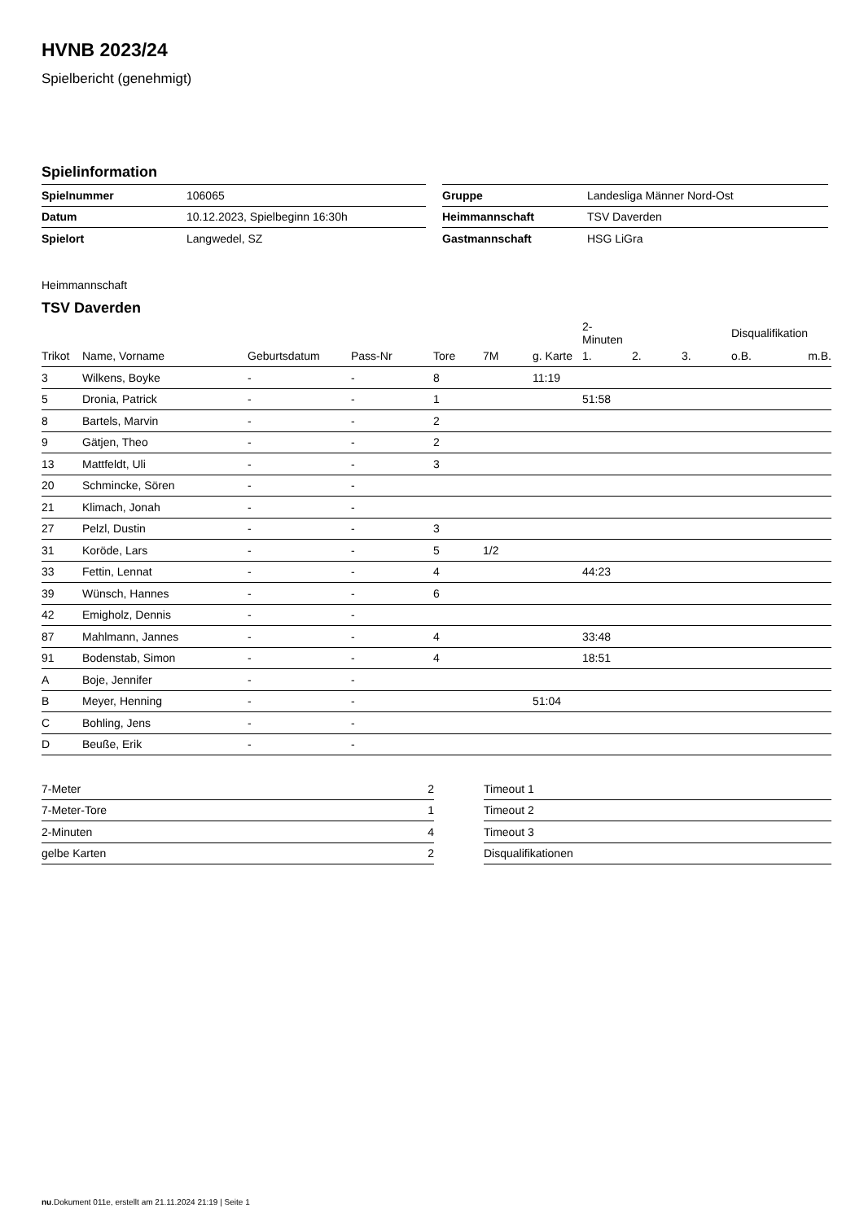HVNB 2023/24
Spielbericht (genehmigt)
Spielinformation
| Spielnummer | 106065 |
| Datum | 10.12.2023, Spielbeginn 16:30h |
| Spielort | Langwedel, SZ |
| Gruppe | Landesliga Männer Nord-Ost |
| Heimmannschaft | TSV Daverden |
| Gastmannschaft | HSG LiGra |
Heimmannschaft
TSV Daverden
| | | | | | | | 2-Minuten | | | Disqualifikation | |
| --- | --- | --- | --- | --- | --- | --- | --- | --- | --- | --- | --- |
| Trikot | Name, Vorname | Geburtsdatum | Pass-Nr | Tore | 7M | g. Karte | 1. | 2. | 3. | o.B. | m.B. |
| 3 | Wilkens, Boyke | - | - | 8 | | 11:19 | | | | | |
| 5 | Dronia, Patrick | - | - | 1 | | | 51:58 | | | | |
| 8 | Bartels, Marvin | - | - | 2 | | | | | | | |
| 9 | Gätjen, Theo | - | - | 2 | | | | | | | |
| 13 | Mattfeldt, Uli | - | - | 3 | | | | | | | |
| 20 | Schmincke, Sören | - | - | | | | | | | | |
| 21 | Klimach, Jonah | - | - | | | | | | | | |
| 27 | Pelzl, Dustin | - | - | 3 | | | | | | | |
| 31 | Koröde, Lars | - | - | 5 | 1/2 | | | | | | |
| 33 | Fettin, Lennat | - | - | 4 | | | 44:23 | | | | |
| 39 | Wünsch, Hannes | - | - | 6 | | | | | | | |
| 42 | Emigholz, Dennis | - | - | | | | | | | | |
| 87 | Mahlmann, Jannes | - | - | 4 | | | 33:48 | | | | |
| 91 | Bodenstab, Simon | - | - | 4 | | | 18:51 | | | | |
| A | Boje, Jennifer | - | - | | | | | | | | |
| B | Meyer, Henning | - | - | | | 51:04 | | | | | |
| C | Bohling, Jens | - | - | | | | | | | | |
| D | Beuße, Erik | - | - | | | | | | | | |
| 7-Meter | 2 |
| 7-Meter-Tore | 1 |
| 2-Minuten | 4 |
| gelbe Karten | 2 |
| Timeout 1 |
| Timeout 2 |
| Timeout 3 |
| Disqualifikationen |
nu.Dokument 011e, erstellt am 21.11.2024 21:19 | Seite 1